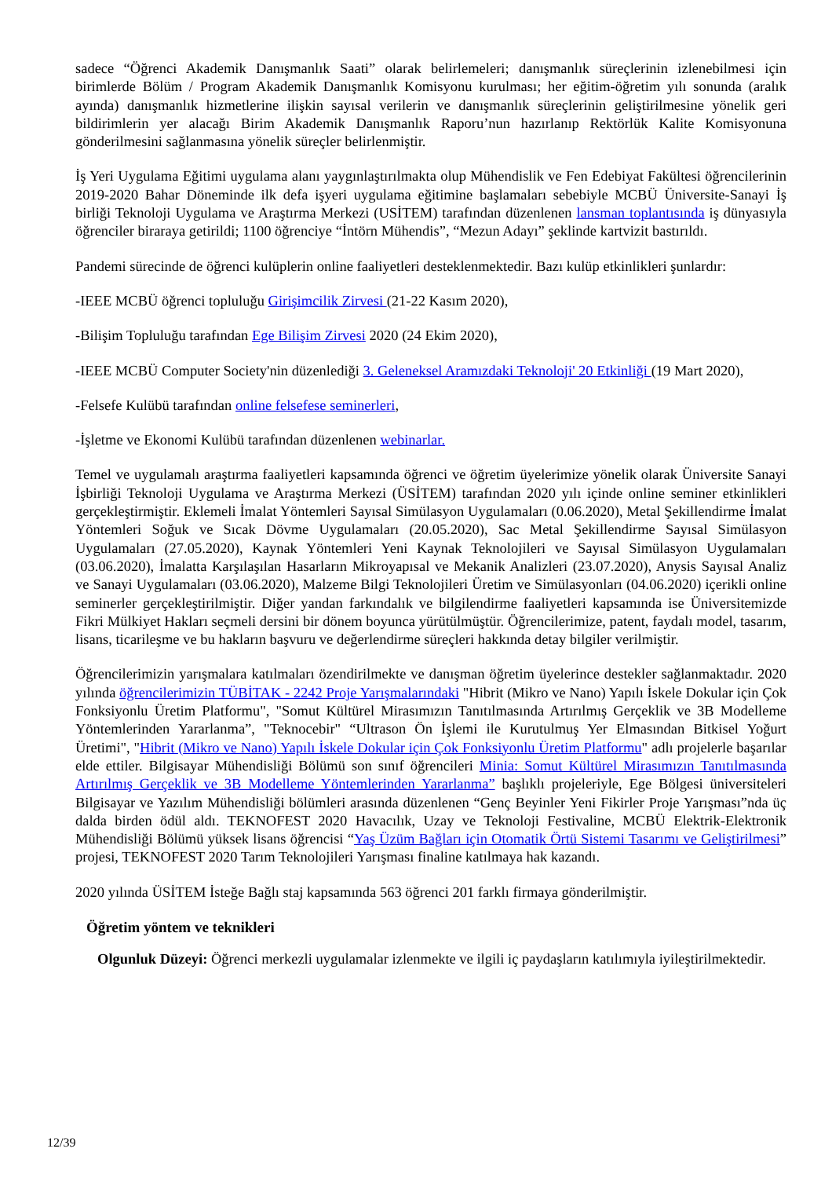sadece “Öğrenci Akademik Danışmanlık Saati” olarak belirlemeleri; danışmanlık süreçlerinin izlenebilmesi için birimlerde Bölüm / Program Akademik Danışmanlık Komisyonu kurulması; her eğitim-öğretim yılı sonunda (aralık ayında) danışmanlık hizmetlerine ilişkin sayısal verilerin ve danışmanlık süreçlerinin geliştirilmesine yönelik geri bildirimlerin yer alacağı Birim Akademik Danışmanlık Raporu’nun hazırlanıp Rektörlük Kalite Komisyonuna gönderilmesini sağlanmasına yönelik süreçler belirlenmiştir.
İş Yeri Uygulama Eğitimi uygulama alanı yaygınlaştırılmakta olup Mühendislik ve Fen Edebiyat Fakültesi öğrencilerinin 2019-2020 Bahar Döneminde ilk defa işyeri uygulama eğitimine başlamaları sebebiyle MCBÜ Üniversite-Sanayi İş birliği Teknoloji Uygulama ve Araştırma Merkezi (USİTEM) tarafından düzenlenen lansman toplantısında iş dünyasıyla öğrenciler biraraya getirildi; 1100 öğrenciye “İntörn Mühendis”, “Mezun Adayı” şeklinde kartvizit bastırıldı.
Pandemi sürecinde de öğrenci kulüplerin online faaliyetleri desteklenmektedir. Bazı kulüp etkinlikleri şunlardır:
-IEEE MCBÜ öğrenci topluluğu Girişimcilik Zirvesi (21-22 Kasım 2020),
-Bilişim Topluluğu tarafından Ege Bilişim Zirvesi 2020 (24 Ekim 2020),
-IEEE MCBÜ Computer Society'nin düzenlediği 3. Geleneksel Aramızdaki Teknoloji' 20 Etkinliği (19 Mart 2020),
-Felsefe Kulübü tarafından online felsefese seminerleri,
-İşletme ve Ekonomi Kulübü tarafından düzenlenen webinarlar.
Temel ve uygulamalı araştırma faaliyetleri kapsamında öğrenci ve öğretim üyelerimize yönelik olarak Üniversite Sanayi İşbirliği Teknoloji Uygulama ve Araştırma Merkezi (ÜSİTEM) tarafından 2020 yılı içinde online seminer etkinlikleri gerçekleştirmiştir. Eklemeli İmalat Yöntemleri Sayısal Simülasyon Uygulamaları (0.06.2020), Metal Şekillendirme İmalat Yöntemleri Soğuk ve Sıcak Dövme Uygulamaları (20.05.2020), Sac Metal Şekillendirme Sayısal Simülasyon Uygulamaları (27.05.2020), Kaynak Yöntemleri Yeni Kaynak Teknolojileri ve Sayısal Simülasyon Uygulamaları (03.06.2020), İmalatta Karşılaşılan Hasarların Mikroyapısal ve Mekanik Analizleri (23.07.2020), Anysis Sayısal Analiz ve Sanayi Uygulamaları (03.06.2020), Malzeme Bilgi Teknolojileri Üretim ve Simülasyonları (04.06.2020) içerikli online seminerler gerçekleştirilmiştir. Diğer yandan farkındalık ve bilgilendirme faaliyetleri kapsamında ise Üniversitemizde Fikri Mülkiyet Hakları seçmeli dersini bir dönem boyunca yürütülmüştür. Öğrencilerimize, patent, faydalı model, tasarım, lisans, ticarileşme ve bu hakların başvuru ve değerlendirme süreçleri hakkında detay bilgiler verilmiştir.
Öğrencilerimizin yarışmalara katılmaları özendirilmekte ve danışman öğretim üyelerince destekler sağlanmaktadır. 2020 yılında öğrencilerimizin TÜBİTAK - 2242 Proje Yarışmalarındaki "Hibrit (Mikro ve Nano) Yapılı İskele Dokular için Çok Fonksiyonlu Üretim Platformu", "Somut Kültürel Mirasımızın Tanıtılmasında Artırılmış Gerçeklik ve 3B Modelleme Yöntemlerinden Yararlanma”, "Teknocebir" “Ultrason Ön İşlemi ile Kurutulmuş Yer Elmasından Bitkisel Yoğurt Üretimi", "Hibrit (Mikro ve Nano) Yapılı İskele Dokular için Çok Fonksiyonlu Üretim Platformu" adlı projelerle başarılar elde ettiler. Bilgisayar Mühendisliği Bölümü son sınıf öğrencileri Minia: Somut Kültürel Mirasımızın Tanıtılmasında Artırılmış Gerçeklik ve 3B Modelleme Yöntemlerinden Yararlanma” başlıklı projeleriyle, Ege Bölgesi üniversiteleri Bilgisayar ve Yazılım Mühendisliği bölümleri arasında düzenlenen “Genç Beyinler Yeni Fikirler Proje Yarışması”nda üç dalda birden ödül aldı. TEKNOFEST 2020 Havacılık, Uzay ve Teknoloji Festivaline, MCBÜ Elektrik-Elektronik Mühendisliği Bölümü yüksek lisans öğrencisi “Yaş Üzüm Bağları için Otomatik Örtü Sistemi Tasarımı ve Geliştirilmesi” projesi, TEKNOFEST 2020 Tarım Teknolojileri Yarışması finaline katılmaya hak kazandı.
2020 yılında ÜSİTEM İsteğe Bağlı staj kapsamında 563 öğrenci 201 farklı firmaya gönderilmiştir.
Öğretim yöntem ve teknikleri
Olgunluk Düzeyi: Öğrenci merkezli uygulamalar izlenmekte ve ilgili iç paydaşların katılımıyla iyileştirilmektedir.
12/39